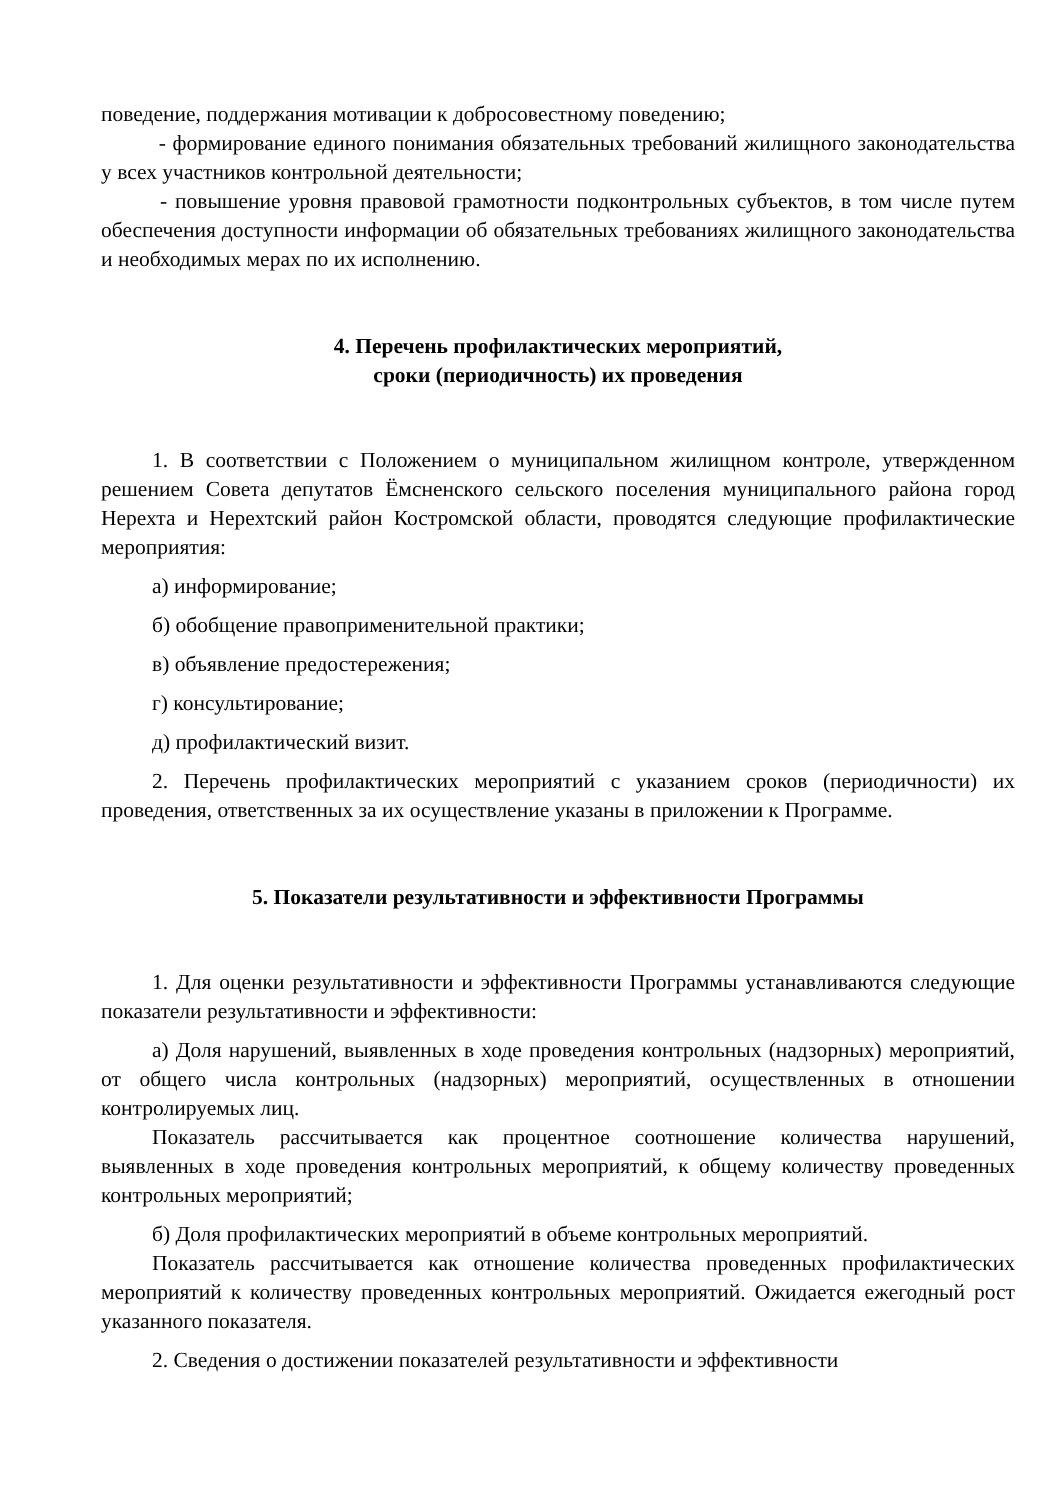поведение, поддержания мотивации к добросовестному поведению;
- формирование единого понимания обязательных требований жилищного законодательства у всех участников контрольной деятельности;
- повышение уровня правовой грамотности подконтрольных субъектов, в том числе путем обеспечения доступности информации об обязательных требованиях жилищного законодательства и необходимых мерах по их исполнению.
4. Перечень профилактических мероприятий,
сроки (периодичность) их проведения
1. В соответствии с Положением о муниципальном жилищном контроле, утвержденном решением Совета депутатов Ёмсненского сельского поселения муниципального района город Нерехта и Нерехтский район Костромской области, проводятся следующие профилактические мероприятия:
а) информирование;
б) обобщение правоприменительной практики;
в) объявление предостережения;
г) консультирование;
д) профилактический визит.
2. Перечень профилактических мероприятий с указанием сроков (периодичности) их проведения, ответственных за их осуществление указаны в приложении к Программе.
5. Показатели результативности и эффективности Программы
1. Для оценки результативности и эффективности Программы устанавливаются следующие показатели результативности и эффективности:
а) Доля нарушений, выявленных в ходе проведения контрольных (надзорных) мероприятий, от общего числа контрольных (надзорных) мероприятий, осуществленных в отношении контролируемых лиц.
Показатель рассчитывается как процентное соотношение количества нарушений, выявленных в ходе проведения контрольных мероприятий, к общему количеству проведенных контрольных мероприятий;
б) Доля профилактических мероприятий в объеме контрольных мероприятий.
Показатель рассчитывается как отношение количества проведенных профилактических мероприятий к количеству проведенных контрольных мероприятий. Ожидается ежегодный рост указанного показателя.
2. Сведения о достижении показателей результативности и эффективности